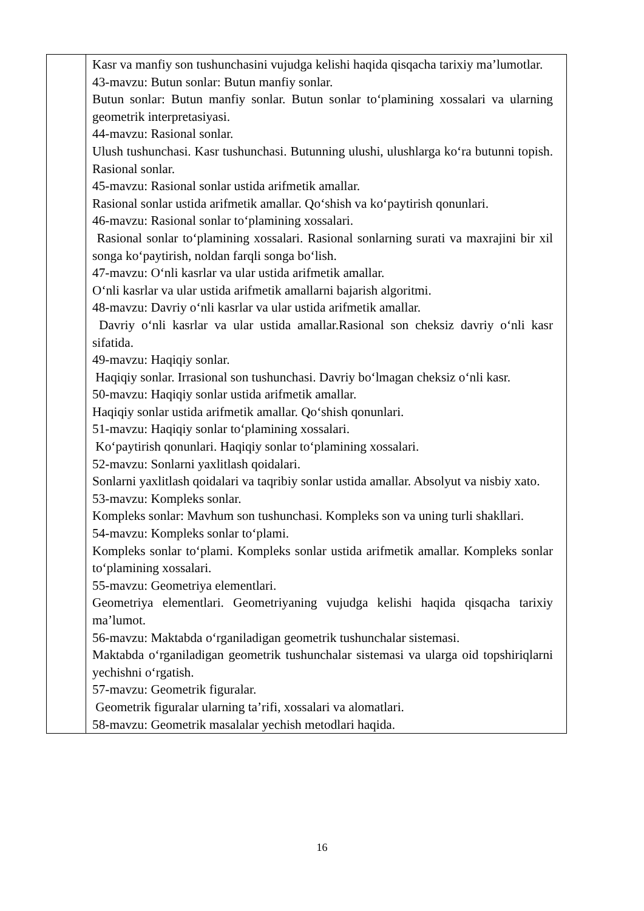| | Kasr va manfiy son tushunchasini vujudga kelishi haqida qisqacha tarixiy ma’lumotlar. 43-mavzu: Butun sonlar: Butun manfiy sonlar. Butun sonlar: Butun manfiy sonlar. Butun sonlar to‘plamining xossalari va ularning geometrik interpretasiyasi. 44-mavzu: Rasional sonlar. Ulush tushunchasi. Kasr tushunchasi. Butunning ulushi, ulushlarga ko‘ra butunni topish. Rasional sonlar. 45-mavzu: Rasional sonlar ustida arifmetik amallar. Rasional sonlar ustida arifmetik amallar. Qo‘shish va ko‘paytirish qonunlari. 46-mavzu: Rasional sonlar to‘plamining xossalari. Rasional sonlar to‘plamining xossalari. Rasional sonlarning surati va maxrajini bir xil songa ko‘paytirish, noldan farqli songa bo‘lish. 47-mavzu: O‘nli kasrlar va ular ustida arifmetik amallar. O‘nli kasrlar va ular ustida arifmetik amallarni bajarish algoritmi. 48-mavzu: Davriy o‘nli kasrlar va ular ustida arifmetik amallar. Davriy o‘nli kasrlar va ular ustida amallar.Rasional son cheksiz davriy o‘nli kasr sifatida. 49-mavzu: Haqiqiy sonlar. Haqiqiy sonlar. Irrasional son tushunchasi. Davriy bo‘lmagan cheksiz o‘nli kasr. 50-mavzu: Haqiqiy sonlar ustida arifmetik amallar. Haqiqiy sonlar ustida arifmetik amallar. Qo‘shish qonunlari. 51-mavzu: Haqiqiy sonlar to‘plamining xossalari. Ko‘paytirish qonunlari. Haqiqiy sonlar to‘plamining xossalari. 52-mavzu: Sonlarni yaxlitlash qoidalari. Sonlarni yaxlitlash qoidalari va taqribiy sonlar ustida amallar. Absolyut va nisbiy xato. 53-mavzu: Kompleks sonlar. Kompleks sonlar: Mavhum son tushunchasi. Kompleks son va uning turli shakllari. 54-mavzu: Kompleks sonlar to‘plami. Kompleks sonlar to‘plami. Kompleks sonlar ustida arifmetik amallar. Kompleks sonlar to‘plamining xossalari. 55-mavzu: Geometriya elementlari. Geometriya elementlari. Geometriyaning vujudga kelishi haqida qisqacha tarixiy ma’lumot. 56-mavzu: Maktabda o‘rganiladigan geometrik tushunchalar sistemasi. Maktabda o‘rganiladigan geometrik tushunchalar sistemasi va ularga oid topshiriqlarni yechishni o‘rgatish. 57-mavzu: Geometrik figuralar. Geometrik figuralar ularning ta’rifi, xossalari va alomatlari. 58-mavzu: Geometrik masalalar yechish metodlari haqida. |
16